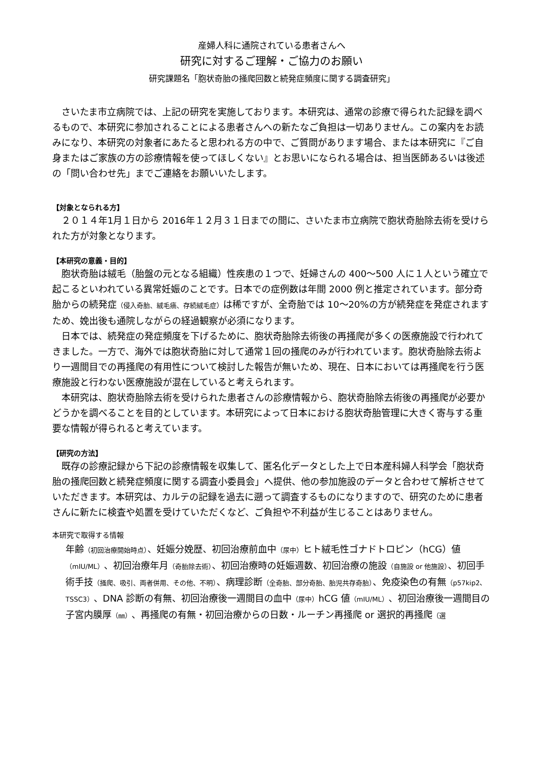産婦人科に通院されている患者さんへ
研究に対するご理解・ご協力のお願い
研究課題名「胞状奇胎の掻爬回数と続発症頻度に関する調査研究」
さいたま市立病院では、上記の研究を実施しております。本研究は、通常の診療で得られた記録を調べるもので、本研究に参加されることによる患者さんへの新たなご負担は一切ありません。この案内をお読みになり、本研究の対象者にあたると思われる方の中で、ご質問があります場合、または本研究に『ご自身またはご家族の方の診療情報を使ってほしくない』とお思いになられる場合は、担当医師あるいは後述の「問い合わせ先」までご連絡をお願いいたします。
【対象となられる方】
２０１４年1月１日から 2016年１２月３１日までの間に、さいたま市立病院で胞状奇胎除去術を受けられた方が対象となります。
【本研究の意義・目的】
胞状奇胎は絨毛（胎盤の元となる組織）性疾患の１つで、妊婦さんの 400～500 人に１人という確立で起こるといわれている異常妊娠のことです。日本での症例数は年間 2000 例と推定されています。部分奇胎からの続発症（侵入奇胎、絨毛癌、存続絨毛症）は稀ですが、全奇胎では 10～20%の方が続発症を発症されますため、娩出後も通院しながらの経過観察が必須になります。
日本では、続発症の発症頻度を下げるために、胞状奇胎除去術後の再掻爬が多くの医療施設で行われてきました。一方で、海外では胞状奇胎に対して通常１回の掻爬のみが行われています。胞状奇胎除去術より一週間目での再掻爬の有用性について検討した報告が無いため、現在、日本においては再掻爬を行う医療施設と行わない医療施設が混在していると考えられます。
本研究は、胞状奇胎除去術を受けられた患者さんの診療情報から、胞状奇胎除去術後の再掻爬が必要かどうかを調べることを目的としています。本研究によって日本における胞状奇胎管理に大きく寄与する重要な情報が得られると考えています。
【研究の方法】
既存の診療記録から下記の診療情報を収集して、匿名化データとした上で日本産科婦人科学会「胞状奇胎の掻爬回数と続発症頻度に関する調査小委員会」へ提供、他の参加施設のデータと合わせて解析させていただきます。本研究は、カルテの記録を過去に遡って調査するものになりますので、研究のために患者さんに新たに検査や処置を受けていただくなど、ご負担や不利益が生じることはありません。
本研究で取得する情報
年齢（初回治療開始時点）、妊娠分娩歴、初回治療前血中（尿中）ヒト絨毛性ゴナドトロピン（hCG）値（mIU/ML）、初回治療年月（奇胎除去術）、初回治療時の妊娠週数、初回治療の施設（自施設 or 他施設）、初回手術手技（掻爬、吸引、両者併用、その他、不明）、病理診断（全奇胎、部分奇胎、胎児共存奇胎）、免疫染色の有無（p57kip2、TSSC3）、DNA 診断の有無、初回治療後一週間目の血中（尿中）hCG 値（mIU/ML）、初回治療後一週間目の子宮内膜厚（㎜）、再掻爬の有無・初回治療からの日数・ルーチン再掻爬 or 選択的再掻爬（選